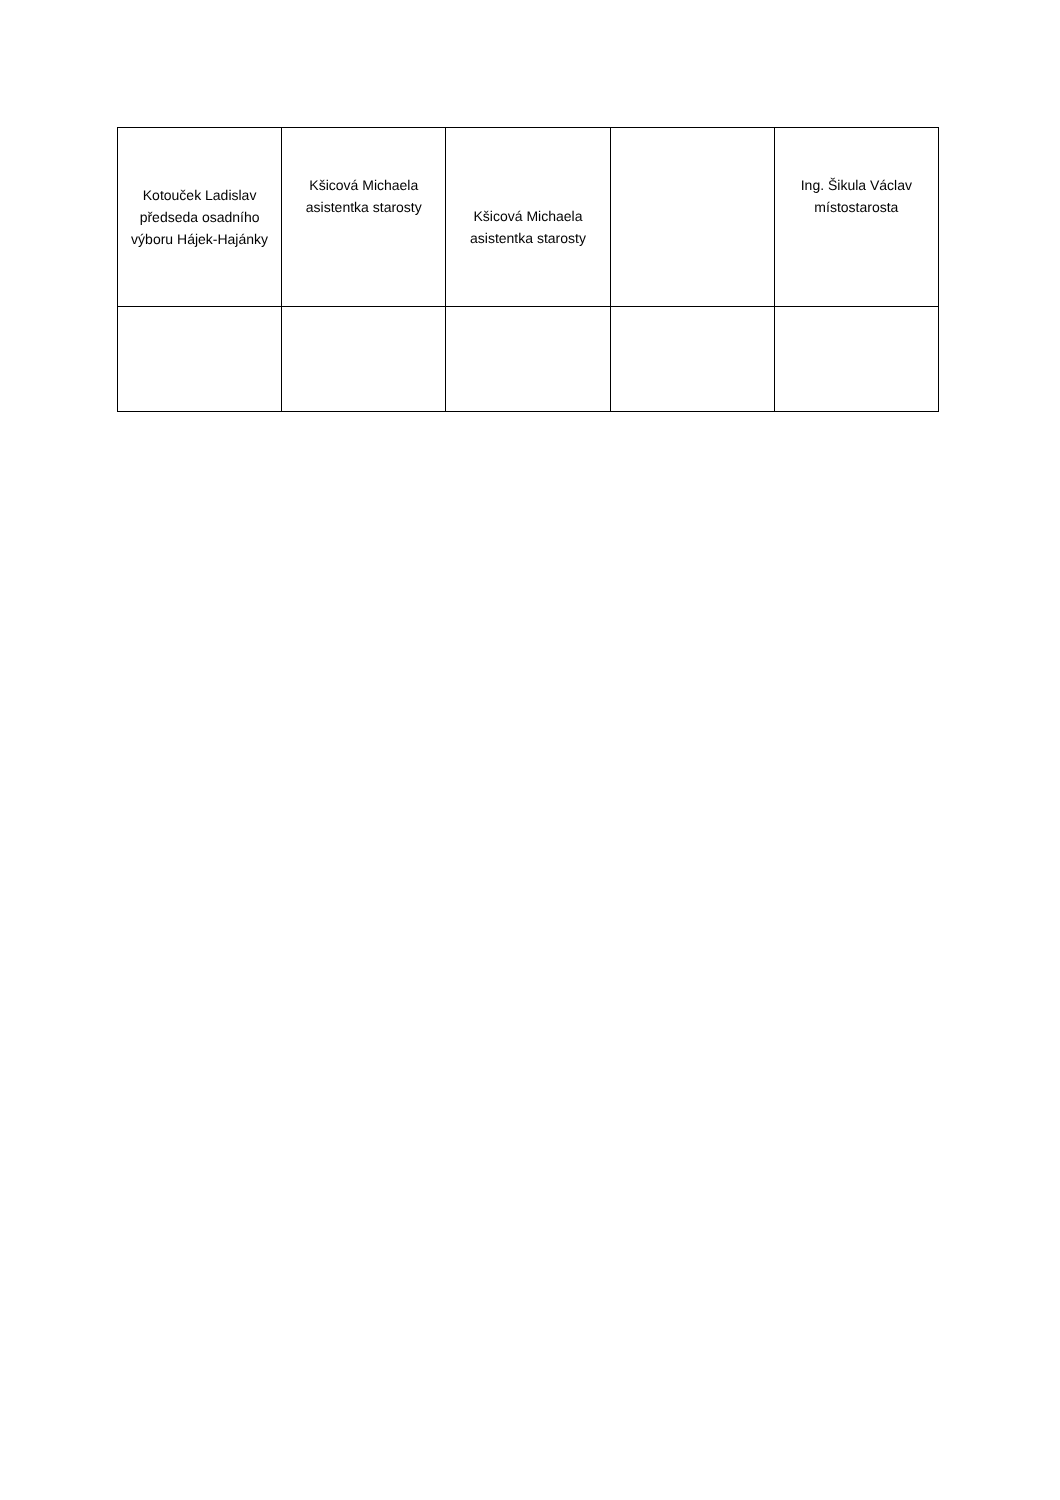| Kotouček Ladislav předseda osadního výboru Hájek-Hajánky | Kšicová Michaela asistentka starosty | Kšicová Michaela asistentka starosty | | Ing. Šikula Václav místostarosta |